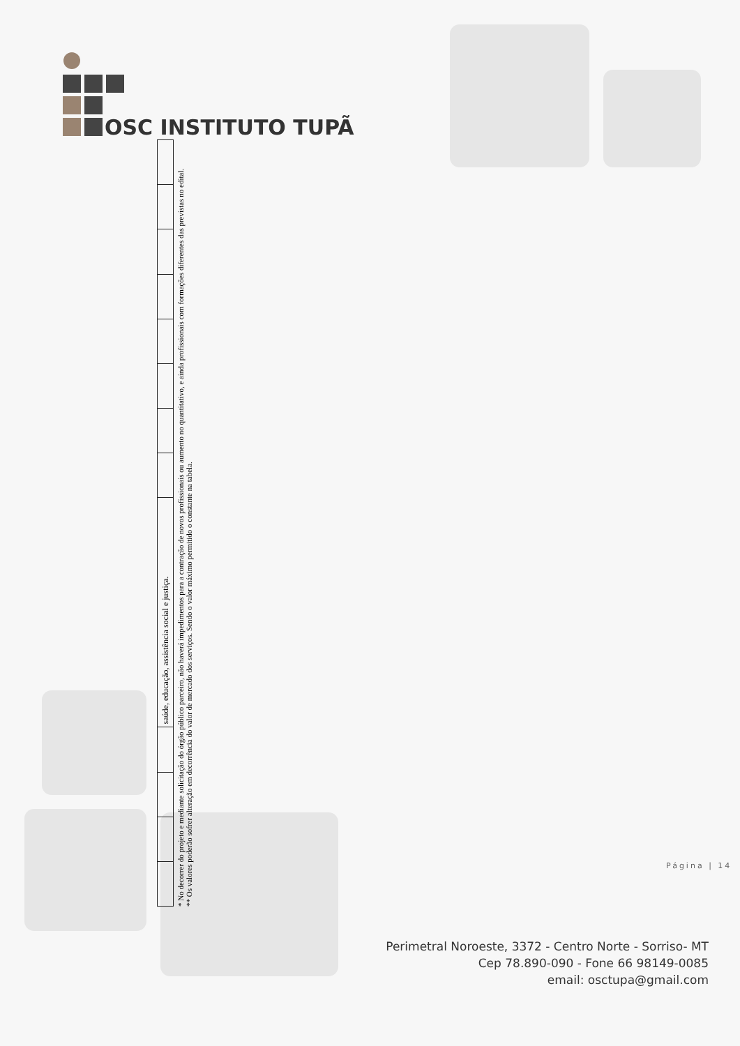OSC INSTITUTO TUPÃ
| | | | | saúde, educação, assistência social e justiça. | | | | | | | | |
* No decorrer do projeto e mediante solicitação do órgão público parceiro, não haverá impedimentos para a contração de novos profissionais ou aumento no quantitativo, e ainda profissionais com formações diferentes das previstas no edital.
** Os valores poderão sofrer alteração em decorrência do valor de mercado dos serviços. Sendo o valor máximo permitido o constante na tabela.
Página | 14
Perimetral Noroeste, 3372 - Centro Norte - Sorriso- MT
Cep 78.890-090 - Fone 66 98149-0085
email: osctupa@gmail.com